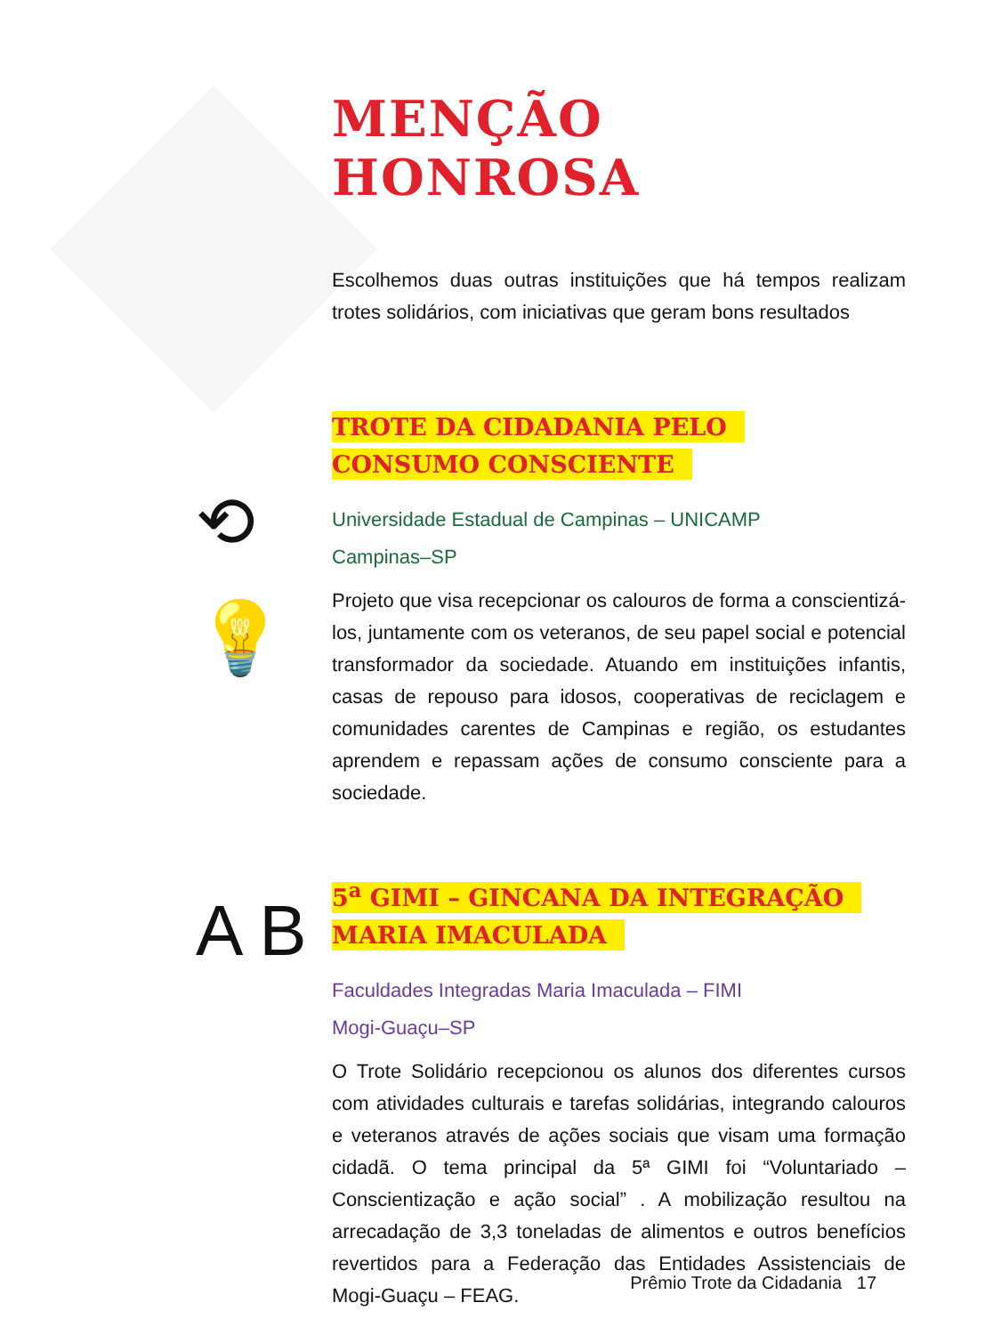⟲
💡
A B
MENÇÃO HONROSA
Escolhemos duas outras instituições que há tempos realizam trotes solidários, com iniciativas que geram bons resultados
TROTE DA CIDADANIA PELO
CONSUMO CONSCIENTE
Universidade Estadual de Campinas – UNICAMP
Campinas–SP
Projeto que visa recepcionar os calouros de forma a conscientizá-los, juntamente com os veteranos, de seu papel social e potencial transformador da sociedade. Atuando em instituições infantis, casas de repouso para idosos, cooperativas de reciclagem e comunidades carentes de Campinas e região, os estudantes aprendem e repassam ações de consumo consciente para a sociedade.
5<sup>a</sup> GIMI – GINCANA DA INTEGRAÇÃO
MARIA IMACULADA
Faculdades Integradas Maria Imaculada – FIMI
Mogi-Guaçu–SP
O Trote Solidário recepcionou os alunos dos diferentes cursos com atividades culturais e tarefas solidárias, integrando calouros e veteranos através de ações sociais que visam uma formação cidadã. O tema principal da 5ª GIMI foi “Voluntariado – Conscientização e ação social” . A mobilização resultou na arrecadação de 3,3 toneladas de alimentos e outros benefícios revertidos para a Federação das Entidades Assistenciais de Mogi-Guaçu – FEAG.
Prêmio Trote da Cidadania 17